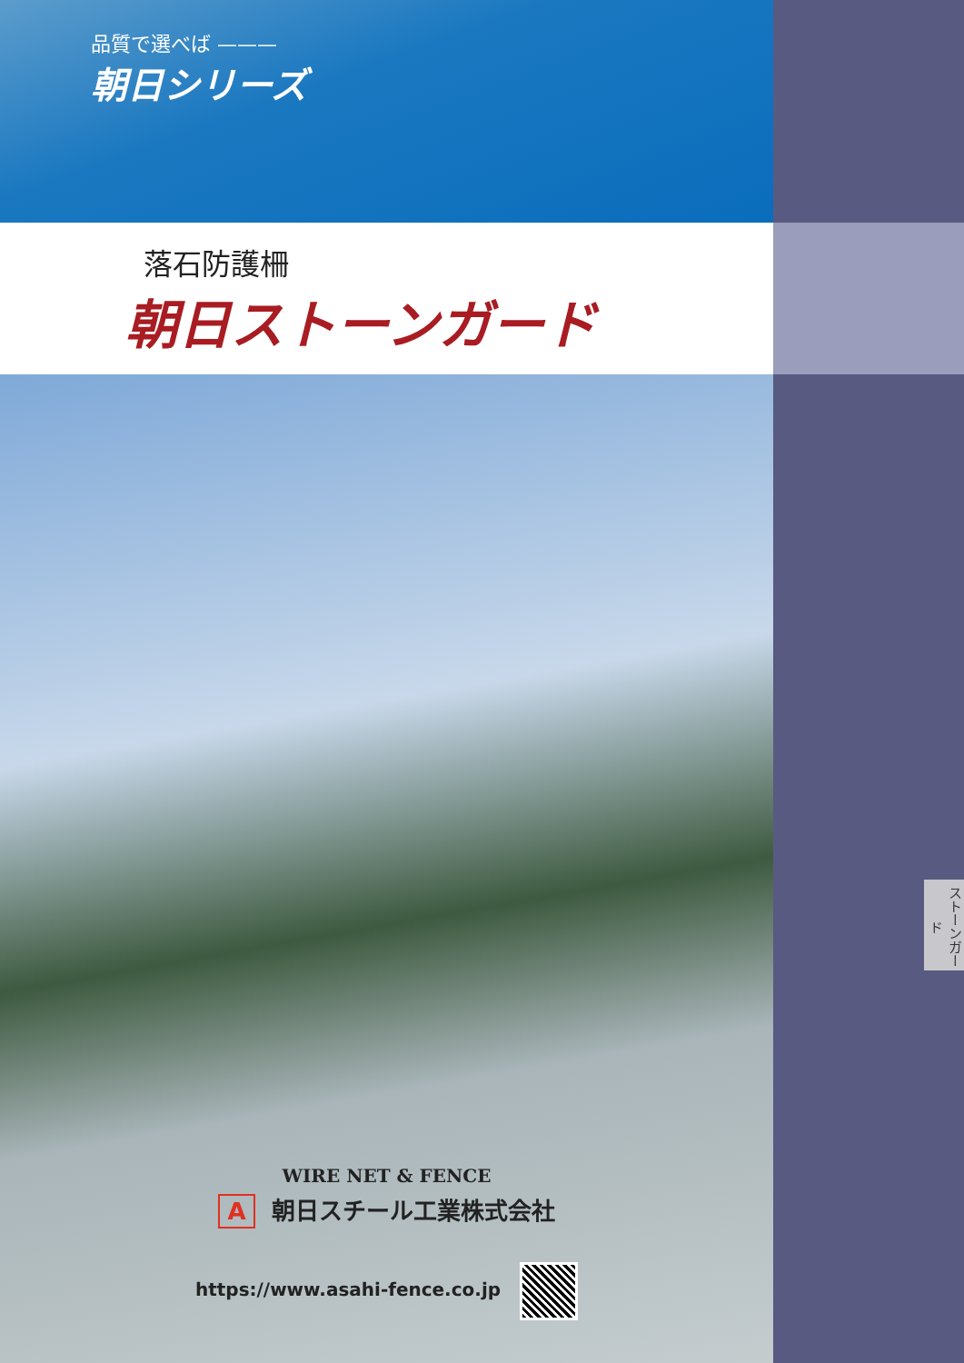品質で選べば ———
朝日シリーズ
落石防護柵
朝日ストーンガード
WIRE NET & FENCE
A朝日スチール工業株式会社
https://www.asahi-fence.co.jp
ストーンガード